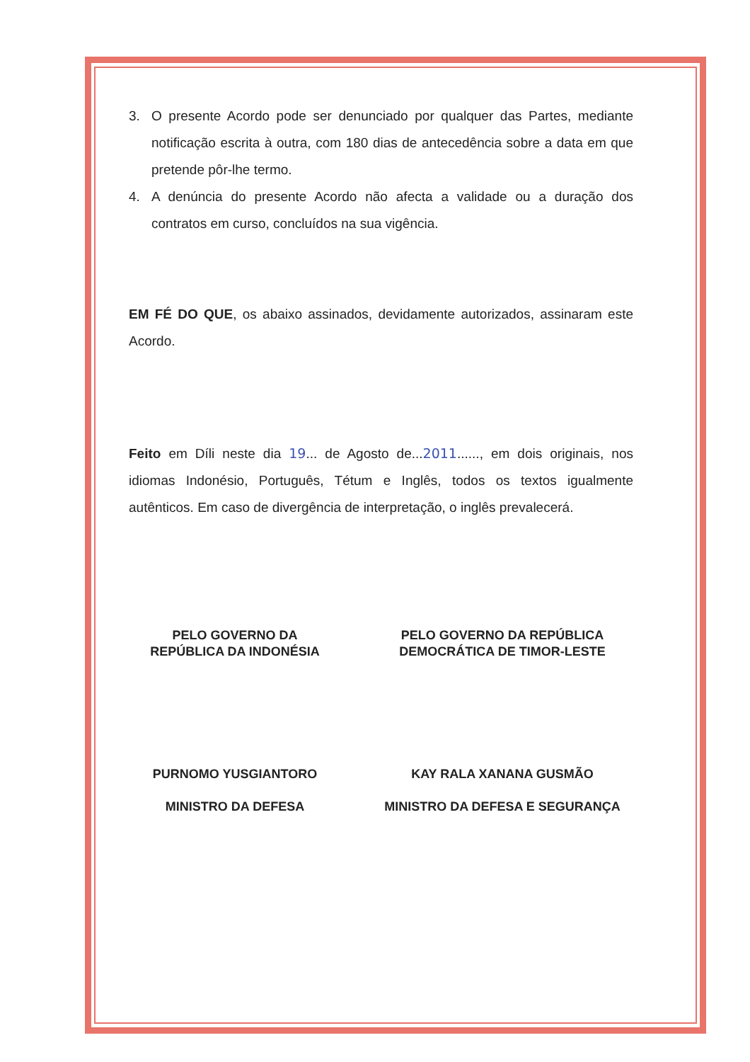3. O presente Acordo pode ser denunciado por qualquer das Partes, mediante notificação escrita à outra, com 180 dias de antecedência sobre a data em que pretende pôr-lhe termo.
4. A denúncia do presente Acordo não afecta a validade ou a duração dos contratos em curso, concluídos na sua vigência.
EM FÉ DO QUE, os abaixo assinados, devidamente autorizados, assinaram este Acordo.
Feito em Díli neste dia 19... de Agosto de...2011......, em dois originais, nos idiomas Indonésio, Português, Tétum e Inglês, todos os textos igualmente autênticos. Em caso de divergência de interpretação, o inglês prevalecerá.
PELO GOVERNO DA
REPÚBLICA DA INDONÉSIA
PURNOMO YUSGIANTORO
MINISTRO DA DEFESA
PELO GOVERNO DA REPÚBLICA
DEMOCRÁTICA DE TIMOR-LESTE
KAY RALA XANANA GUSMÃO
MINISTRO DA DEFESA E SEGURANÇA